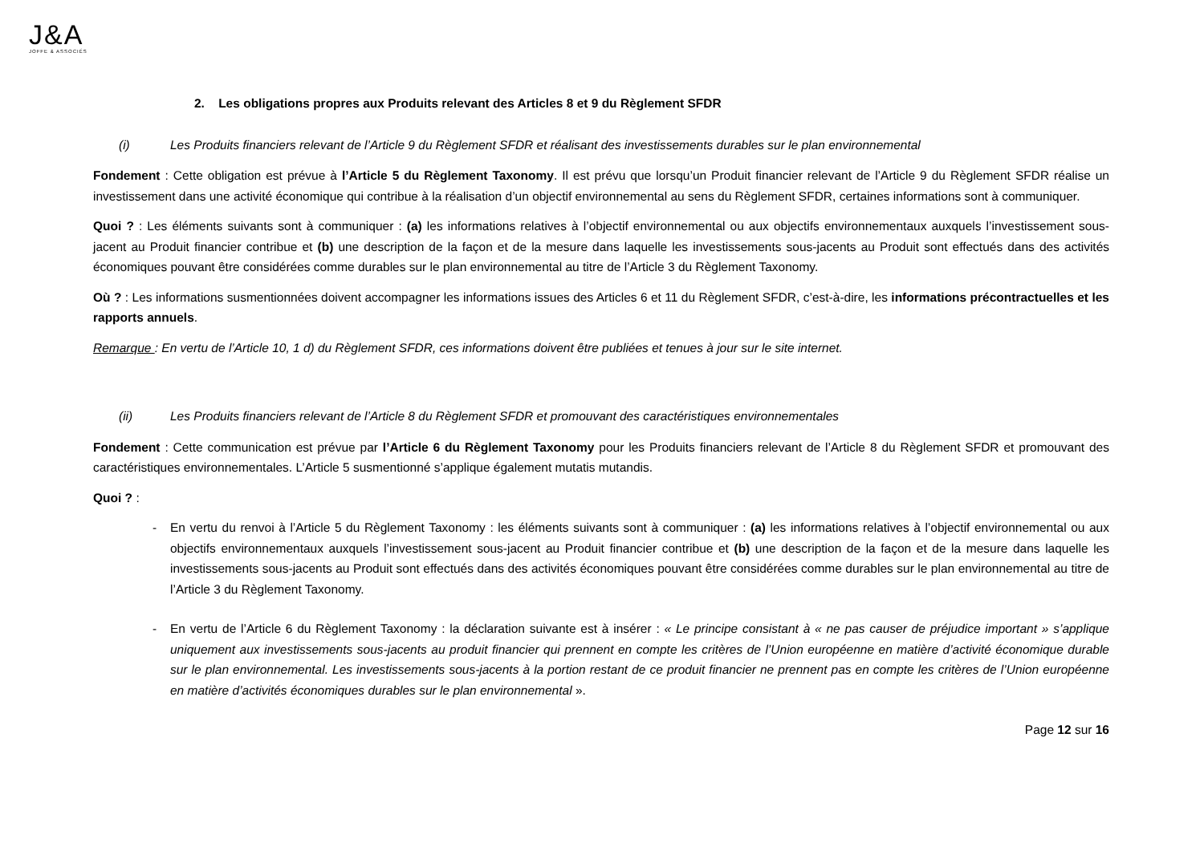J&A
JOFFE & ASSOCIÉS
2. Les obligations propres aux Produits relevant des Articles 8 et 9 du Règlement SFDR
(i) Les Produits financiers relevant de l’Article 9 du Règlement SFDR et réalisant des investissements durables sur le plan environnemental
Fondement : Cette obligation est prévue à l’Article 5 du Règlement Taxonomy. Il est prévu que lorsqu’un Produit financier relevant de l’Article 9 du Règlement SFDR réalise un investissement dans une activité économique qui contribue à la réalisation d’un objectif environnemental au sens du Règlement SFDR, certaines informations sont à communiquer.
Quoi ? : Les éléments suivants sont à communiquer : (a) les informations relatives à l’objectif environnemental ou aux objectifs environnementaux auxquels l’investissement sous-jacent au Produit financier contribue et (b) une description de la façon et de la mesure dans laquelle les investissements sous-jacents au Produit sont effectués dans des activités économiques pouvant être considérées comme durables sur le plan environnemental au titre de l’Article 3 du Règlement Taxonomy.
Où ? : Les informations susmentionnées doivent accompagner les informations issues des Articles 6 et 11 du Règlement SFDR, c’est-à-dire, les informations précontractuelles et les rapports annuels.
Remarque : En vertu de l’Article 10, 1 d) du Règlement SFDR, ces informations doivent être publiées et tenues à jour sur le site internet.
(ii) Les Produits financiers relevant de l’Article 8 du Règlement SFDR et promouvant des caractéristiques environnementales
Fondement : Cette communication est prévue par l’Article 6 du Règlement Taxonomy pour les Produits financiers relevant de l’Article 8 du Règlement SFDR et promouvant des caractéristiques environnementales. L’Article 5 susmentionné s’applique également mutatis mutandis.
Quoi ? :
- En vertu du renvoi à l’Article 5 du Règlement Taxonomy : les éléments suivants sont à communiquer : (a) les informations relatives à l’objectif environnemental ou aux objectifs environnementaux auxquels l’investissement sous-jacent au Produit financier contribue et (b) une description de la façon et de la mesure dans laquelle les investissements sous-jacents au Produit sont effectués dans des activités économiques pouvant être considérées comme durables sur le plan environnemental au titre de l’Article 3 du Règlement Taxonomy.
- En vertu de l’Article 6 du Règlement Taxonomy : la déclaration suivante est à insérer : « Le principe consistant à « ne pas causer de préjudice important » s’applique uniquement aux investissements sous-jacents au produit financier qui prennent en compte les critères de l’Union européenne en matière d’activité économique durable sur le plan environnemental. Les investissements sous-jacents à la portion restant de ce produit financier ne prennent pas en compte les critères de l’Union européenne en matière d’activités économiques durables sur le plan environnemental ».
Page 12 sur 16